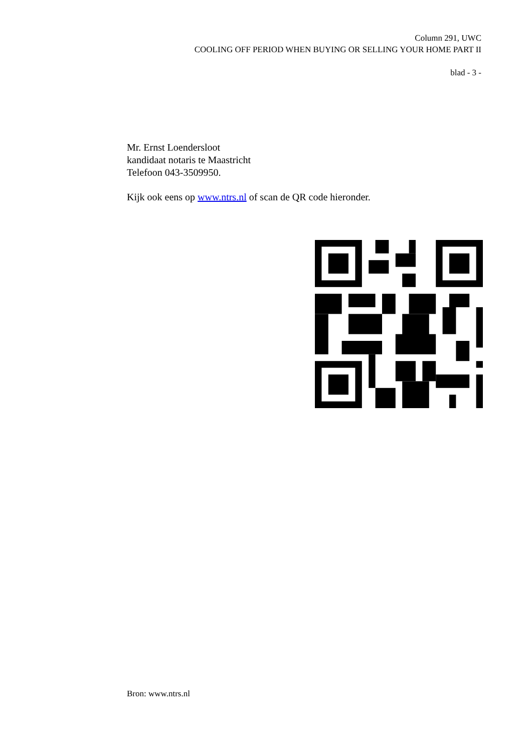Column 291, UWC
COOLING OFF PERIOD WHEN BUYING OR SELLING YOUR HOME PART II
blad - 3 -
Mr. Ernst Loendersloot
kandidaat notaris te Maastricht
Telefoon 043-3509950.
Kijk ook eens op www.ntrs.nl of scan de QR code hieronder.
Bron: www.ntrs.nl